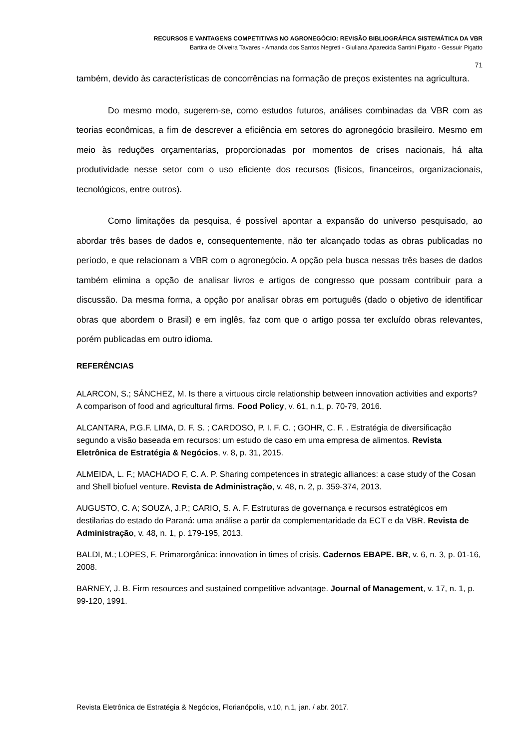RECURSOS E VANTAGENS COMPETITIVAS NO AGRONEGÓCIO: REVISÃO BIBLIOGRÁFICA SISTEMÁTICA DA VBR
Bartira de Oliveira Tavares - Amanda dos Santos Negreti - Giuliana Aparecida Santini Pigatto - Gessuir Pigatto
71
também, devido às características de concorrências na formação de preços existentes na agricultura.
Do mesmo modo, sugerem-se, como estudos futuros, análises combinadas da VBR com as teorias econômicas, a fim de descrever a eficiência em setores do agronegócio brasileiro. Mesmo em meio às reduções orçamentarias, proporcionadas por momentos de crises nacionais, há alta produtividade nesse setor com o uso eficiente dos recursos (físicos, financeiros, organizacionais, tecnológicos, entre outros).
Como limitações da pesquisa, é possível apontar a expansão do universo pesquisado, ao abordar três bases de dados e, consequentemente, não ter alcançado todas as obras publicadas no período, e que relacionam a VBR com o agronegócio. A opção pela busca nessas três bases de dados também elimina a opção de analisar livros e artigos de congresso que possam contribuir para a discussão. Da mesma forma, a opção por analisar obras em português (dado o objetivo de identificar obras que abordem o Brasil) e em inglês, faz com que o artigo possa ter excluído obras relevantes, porém publicadas em outro idioma.
REFERÊNCIAS
ALARCON, S.; SÁNCHEZ, M. Is there a virtuous circle relationship between innovation activities and exports? A comparison of food and agricultural firms. Food Policy, v. 61, n.1, p. 70-79, 2016.
ALCANTARA, P.G.F. LIMA, D. F. S. ; CARDOSO, P. I. F. C. ; GOHR, C. F. . Estratégia de diversificação segundo a visão baseada em recursos: um estudo de caso em uma empresa de alimentos. Revista Eletrônica de Estratégia & Negócios, v. 8, p. 31, 2015.
ALMEIDA, L. F.; MACHADO F, C. A. P. Sharing competences in strategic alliances: a case study of the Cosan and Shell biofuel venture. Revista de Administração, v. 48, n. 2, p. 359-374, 2013.
AUGUSTO, C. A; SOUZA, J.P.; CARIO, S. A. F. Estruturas de governança e recursos estratégicos em destilarias do estado do Paraná: uma análise a partir da complementaridade da ECT e da VBR. Revista de Administração, v. 48, n. 1, p. 179-195, 2013.
BALDI, M.; LOPES, F. Primarorgânica: innovation in times of crisis. Cadernos EBAPE. BR, v. 6, n. 3, p. 01-16, 2008.
BARNEY, J. B. Firm resources and sustained competitive advantage. Journal of Management, v. 17, n. 1, p. 99-120, 1991.
Revista Eletrônica de Estratégia & Negócios, Florianópolis, v.10, n.1, jan. / abr. 2017.